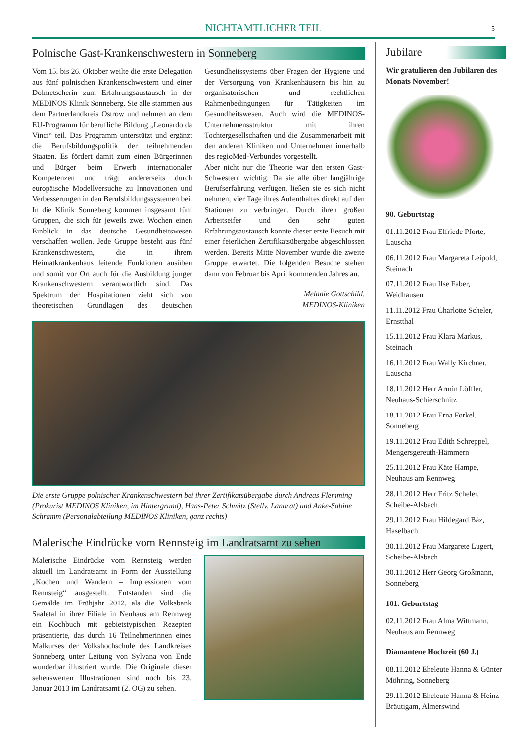NICHTAMTLICHER TEIL
5
Polnische Gast-Krankenschwestern in Sonneberg
Vom 15. bis 26. Oktober weilte die erste Delegation aus fünf polnischen Krankenschwestern und einer Dolmetscherin zum Erfahrungsaustausch in der MEDINOS Klinik Sonneberg. Sie alle stammen aus dem Partnerlandkreis Ostrow und nehmen an dem EU-Programm für berufliche Bildung „Leonardo da Vinci“ teil. Das Programm unterstützt und ergänzt die Berufsbildungspolitik der teilnehmenden Staaten. Es fördert damit zum einen Bürgerinnen und Bürger beim Erwerb internationaler Kompetenzen und trägt andererseits durch europäische Modellversuche zu Innovationen und Verbesserungen in den Berufsbildungssystemen bei.
In die Klinik Sonneberg kommen insgesamt fünf Gruppen, die sich für jeweils zwei Wochen einen Einblick in das deutsche Gesundheitswesen verschaffen wollen. Jede Gruppe besteht aus fünf Krankenschwestern, die in ihrem Heimatkrankenhaus leitende Funktionen ausüben und somit vor Ort auch für die Ausbildung junger Krankenschwestern verantwortlich sind. Das Spektrum der Hospitationen zieht sich von theoretischen Grundlagen des deutschen Gesundheitssystems über Fragen der Hygiene und der Versorgung von Krankenhäusern bis hin zu organisatorischen und rechtlichen Rahmenbedingungen für Tätigkeiten im Gesundheitswesen. Auch wird die MEDINOS-Unternehmensstruktur mit ihren Tochtergesellschaften und die Zusammenarbeit mit den anderen Kliniken und Unternehmen innerhalb des regioMed-Verbundes vorgestellt.
Aber nicht nur die Theorie war den ersten Gast-Schwestern wichtig: Da sie alle über langjährige Berufserfahrung verfügen, ließen sie es sich nicht nehmen, vier Tage ihres Aufenthaltes direkt auf den Stationen zu verbringen. Durch ihren großen Arbeitseifer und den sehr guten Erfahrungsaustausch konnte dieser erste Besuch mit einer feierlichen Zertifikatsübergabe abgeschlossen werden. Bereits Mitte November wurde die zweite Gruppe erwartet. Die folgenden Besuche stehen dann von Februar bis April kommenden Jahres an.
Melanie Gottschild,
MEDINOS-Kliniken
Die erste Gruppe polnischer Krankenschwestern bei ihrer Zertifikatsübergabe durch Andreas Flemming (Prokurist MEDINOS Kliniken, im Hintergrund), Hans-Peter Schmitz (Stellv. Landrat) und Anke-Sabine Schramm (Personalabteilung MEDINOS Kliniken, ganz rechts)
Malerische Eindrücke vom Rennsteig im Landratsamt zu sehen
Malerische Eindrücke vom Rennsteig werden aktuell im Landratsamt in Form der Ausstellung „Kochen und Wandern – Impressionen vom Rennsteig“ ausgestellt. Entstanden sind die Gemälde im Frühjahr 2012, als die Volksbank Saaletal in ihrer Filiale in Neuhaus am Rennweg ein Kochbuch mit gebietstypischen Rezepten präsentierte, das durch 16 Teilnehmerinnen eines Malkurses der Volkshochschule des Landkreises Sonneberg unter Leitung von Sylvana von Ende wunderbar illustriert wurde. Die Originale dieser sehenswerten Illustrationen sind noch bis 23. Januar 2013 im Landratsamt (2. OG) zu sehen.
Jubilare
Wir gratulieren den Jubilaren des Monats November!
90. Geburtstag
01.11.2012 Frau Elfriede Pforte, Lauscha
06.11.2012 Frau Margareta Leipold, Steinach
07.11.2012 Frau Ilse Faber, Weidhausen
11.11.2012 Frau Charlotte Scheler, Ernstthal
15.11.2012 Frau Klara Markus, Steinach
16.11.2012 Frau Wally Kirchner, Lauscha
18.11.2012 Herr Armin Löffler, Neuhaus-Schierschnitz
18.11.2012 Frau Erna Forkel, Sonneberg
19.11.2012 Frau Edith Schreppel, Mengersgereuth-Hämmern
25.11.2012 Frau Käte Hampe, Neuhaus am Rennweg
28.11.2012 Herr Fritz Scheler, Scheibe-Alsbach
29.11.2012 Frau Hildegard Bäz, Haselbach
30.11.2012 Frau Margarete Lugert, Scheibe-Alsbach
30.11.2012 Herr Georg Großmann, Sonneberg
101. Geburtstag
02.11.2012 Frau Alma Wittmann, Neuhaus am Rennweg
Diamantene Hochzeit (60 J.)
08.11.2012 Eheleute Hanna & Günter Möhring, Sonneberg
29.11.2012 Eheleute Hanna & Heinz Bräutigam, Almerswind